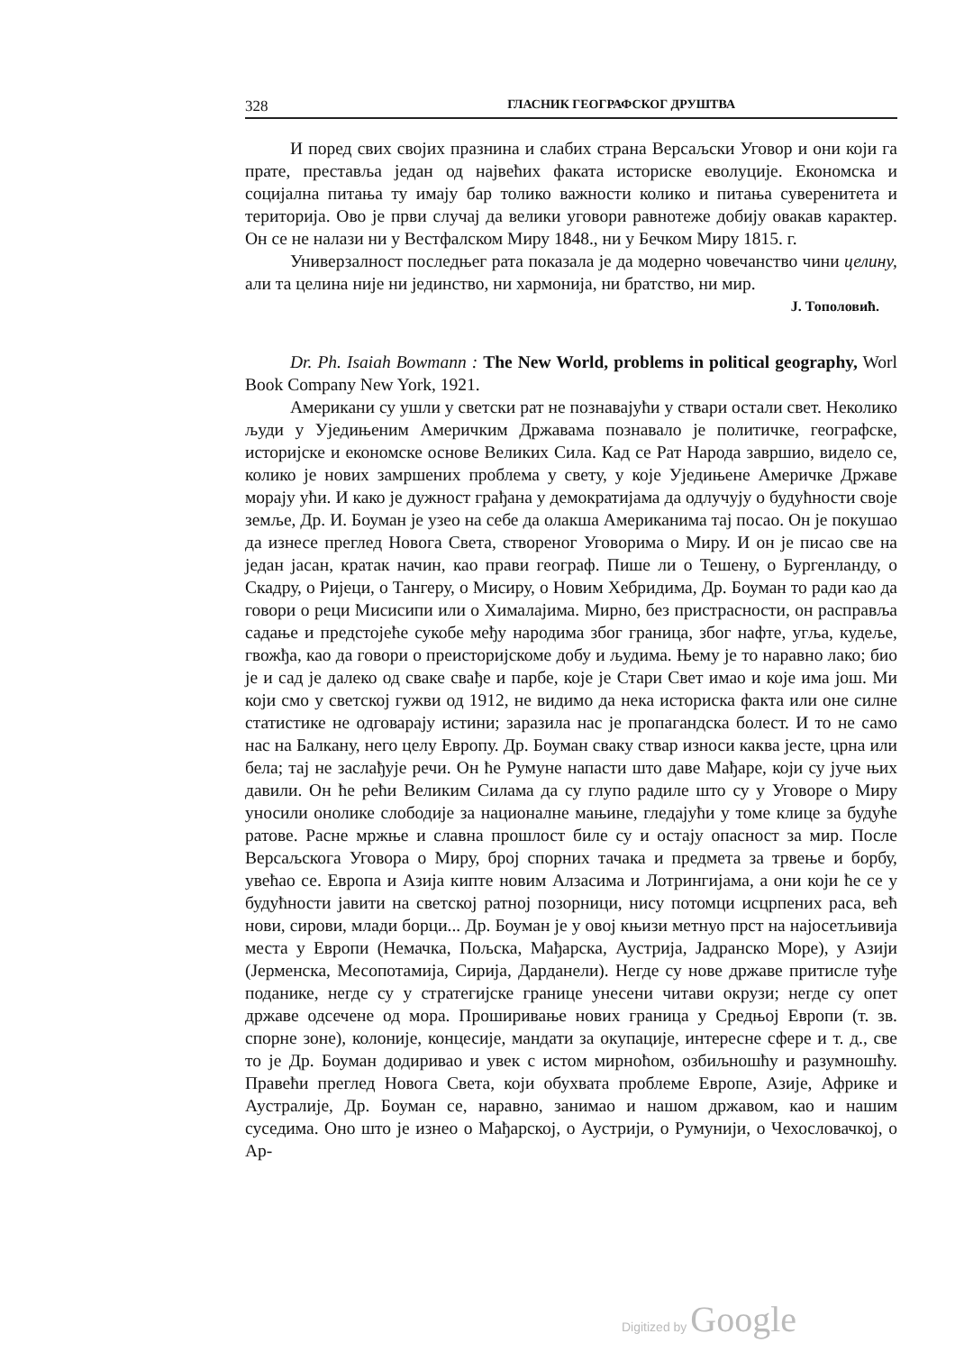328 ГЛАСНИК ГЕОГРАФСКОГ ДРУШТВА
И поред свих својих празнина и слабих страна Версаљски Уговор и они који га прате, преставља један од највећих факата историске еволуције. Економска и социјална питања ту имају бар толико важности колико и питања суверенитета и територија. Ово је први случај да велики уговори равнотеже добију овакав карактер. Он се не налази ни у Вестфалском Миру 1848., ни у Бечком Миру 1815. г.
Универзалност последњег рата показала је да модерно човечанство чини целину, али та целина није ни јединство, ни хармонија, ни братство, ни мир.
J. Тополовић.
Dr. Ph. Isaiah Bowmann : The New World, problems in political geography, Worl Book Company New York, 1921.
Американи су ушли у светски рат не познавајући у ствари остали свет. Неколико људи у Уједињеним Америчким Државама познавало је политичке, географске, историјске и економске основе Великих Сила. Кад се Рат Народа завршио, видело се, колико је нових замршених проблема у свету, у које Уједињене Америчке Државе морају ући. И како је дужност грађана у демократијама да одлучују о будућности своје земље, Др. И. Боуман је узео на себе да олакша Американима тај посао. Он је покушао да изнесе преглед Новога Света, створеног Уговорима о Миру. И он је писао све на један јасан, кратак начин, као прави географ. Пише ли о Тешену, о Бургенланду, о Скадру, о Ријеци, о Тангеру, о Мисиру, о Новим Хебридима, Др. Боуман то ради као да говори о реци Мисисипи или о Хималајима. Мирно, без пристрасности, он расправља садање и предстојеће сукобе међу народима због граница, због нафте, угља, кудеље, гвожђа, као да говори о преисторијскоме добу и људима. Њему је то наравно лако; био је и сад је далеко од сваке свађе и парбе, које је Стари Свет имао и које има још. Ми који смо у светској гужви од 1912, не видимо да нека историска факта или оне силне статистике не одговарају истини; заразила нас је пропагандска болест. И то не само нас на Балкану, него целу Европу. Др. Боуман сваку ствар износи каква јесте, црна или бела; тај не заслађује речи. Он ће Румуне напасти што даве Мађаре, који су јуче њих давили. Он ће рећи Великим Силама да су глупо радиле што су у Уговоре о Миру уносили онолике слободије за националне мањине, гледајући у томе клице за будуће ратове. Расне мржње и славна прошлост биле су и остају опасност за мир. После Версаљскога Уговора о Миру, број спорних тачака и предмета за трвење и борбу, увећао се. Европа и Азија кипте новим Алзасима и Лотрингијама, а они који ће се у будућности јавити на светској ратној позорници, нису потомци исцрпених раса, већ нови, сирови, млади борци... Др. Боуман је у овој књизи метнуо прст на најосетљивија места у Европи (Немачка, Пољска, Мађарска, Аустрија, Јадранско Море), у Азији (Јерменска, Месопотамија, Сирија, Дарданели). Негде су нове државе притисле туђе поданике, негде су у стратегијске границе унесени читави окрузи; негде су опет државе одсечене од мора. Проширивање нових граница у Средњој Европи (т. зв. спорне зоне), колоније, концесије, мандати за окупације, интересне сфере и т. д., све то је Др. Боуман додиривао и увек с истом мирноћом, озбиљношћу и разумношћу. Правећи преглед Новога Света, који обухвата проблеме Европе, Азије, Африке и Аустралије, Др. Боуман се, наравно, занимао и нашом државом, као и нашим суседима. Оно што је изнео о Мађарској, о Аустрији, о Румунији, о Чехословачкој, о Ар-
Digitized by Google